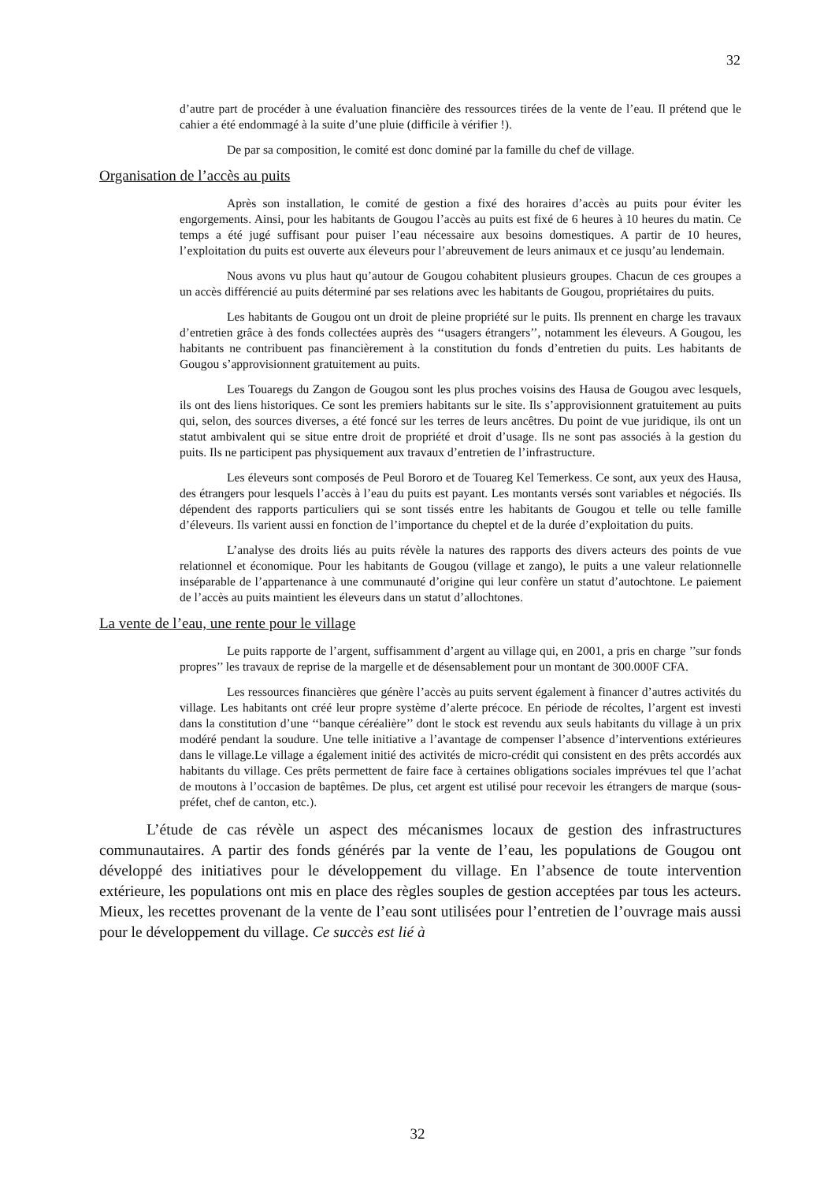32
d’autre part de procéder à une évaluation financière des ressources tirées de la vente de l’eau. Il prétend que le cahier a été endommagé à la suite d’une pluie (difficile à vérifier !).
De par sa composition, le comité est donc dominé par la famille du chef de village.
Organisation de l’accès au puits
Après son installation, le comité de gestion a fixé des horaires d’accès au puits pour éviter les engorgements. Ainsi, pour les habitants de Gougou l’accès au puits est fixé de 6 heures à 10 heures du matin. Ce temps a été jugé suffisant pour puiser l’eau nécessaire aux besoins domestiques. A partir de 10 heures, l’exploitation du puits est ouverte aux éleveurs pour l’abreuvement de leurs animaux et ce jusqu’au lendemain.
Nous avons vu plus haut qu’autour de Gougou cohabitent plusieurs groupes. Chacun de ces groupes a un accès différencié au puits déterminé par ses relations avec les habitants de Gougou, propriétaires du puits.
Les habitants de Gougou ont un droit de pleine propriété sur le puits. Ils prennent en charge les travaux d’entretien grâce à des fonds collectées auprès des ‘‘usagers étrangers’’, notamment les éleveurs. A Gougou, les habitants ne contribuent pas financièrement à la constitution du fonds d’entretien du puits. Les habitants de Gougou s’approvisionnent gratuitement au puits.
Les Touaregs du Zangon de Gougou sont les plus proches voisins des Hausa de Gougou avec lesquels, ils ont des liens historiques. Ce sont les premiers habitants sur le site. Ils s’approvisionnent gratuitement au puits qui, selon, des sources diverses, a été foncé sur les terres de leurs ancêtres. Du point de vue juridique, ils ont un statut ambivalent qui se situe entre droit de propriété et droit d’usage. Ils ne sont pas associés à la gestion du puits. Ils ne participent pas physiquement aux travaux d’entretien de l’infrastructure.
Les éleveurs sont composés de Peul Bororo et de Touareg Kel Temerkess. Ce sont, aux yeux des Hausa, des étrangers pour lesquels l’accès à l’eau du puits est payant. Les montants versés sont variables et négociés. Ils dépendent des rapports particuliers qui se sont tissés entre les habitants de Gougou et telle ou telle famille d’éleveurs. Ils varient aussi en fonction de l’importance du cheptel et de la durée d’exploitation du puits.
L’analyse des droits liés au puits révèle la natures des rapports des divers acteurs des points de vue relationnel et économique. Pour les habitants de Gougou (village et zango), le puits a une valeur relationnelle inséparable de l’appartenance à une communauté d’origine qui leur confère un statut d’autochtone. Le paiement de l’accès au puits maintient les éleveurs dans un statut d’allochtones.
La vente de l’eau, une rente pour le village
Le puits rapporte de l’argent, suffisamment d’argent au village qui, en 2001, a pris en charge ’’sur fonds propres’’ les travaux de reprise de la margelle et de désensablement pour un montant de 300.000F CFA.
Les ressources financières que génère l’accès au puits servent également à financer d’autres activités du village. Les habitants ont créé leur propre système d’alerte précoce. En période de récoltes, l’argent est investi dans la constitution d’une ‘‘banque céréalière’’ dont le stock est revendu aux seuls habitants du village à un prix modéré pendant la soudure. Une telle initiative a l’avantage de compenser l’absence d’interventions extérieures dans le village.Le village a également initié des activités de micro-crédit qui consistent en des prêts accordés aux habitants du village. Ces prêts permettent de faire face à certaines obligations sociales imprévues tel que l’achat de moutons à l’occasion de baptêmes. De plus, cet argent est utilisé pour recevoir les étrangers de marque (sous-préfet, chef de canton, etc.).
L’étude de cas révèle un aspect des mécanismes locaux de gestion des infrastructures communautaires. A partir des fonds générés par la vente de l’eau, les populations de Gougou ont développé des initiatives pour le développement du village. En l’absence de toute intervention extérieure, les populations ont mis en place des règles souples de gestion acceptées par tous les acteurs. Mieux, les recettes provenant de la vente de l’eau sont utilisées pour l’entretien de l’ouvrage mais aussi pour le développement du village. Ce succès est lié à
32